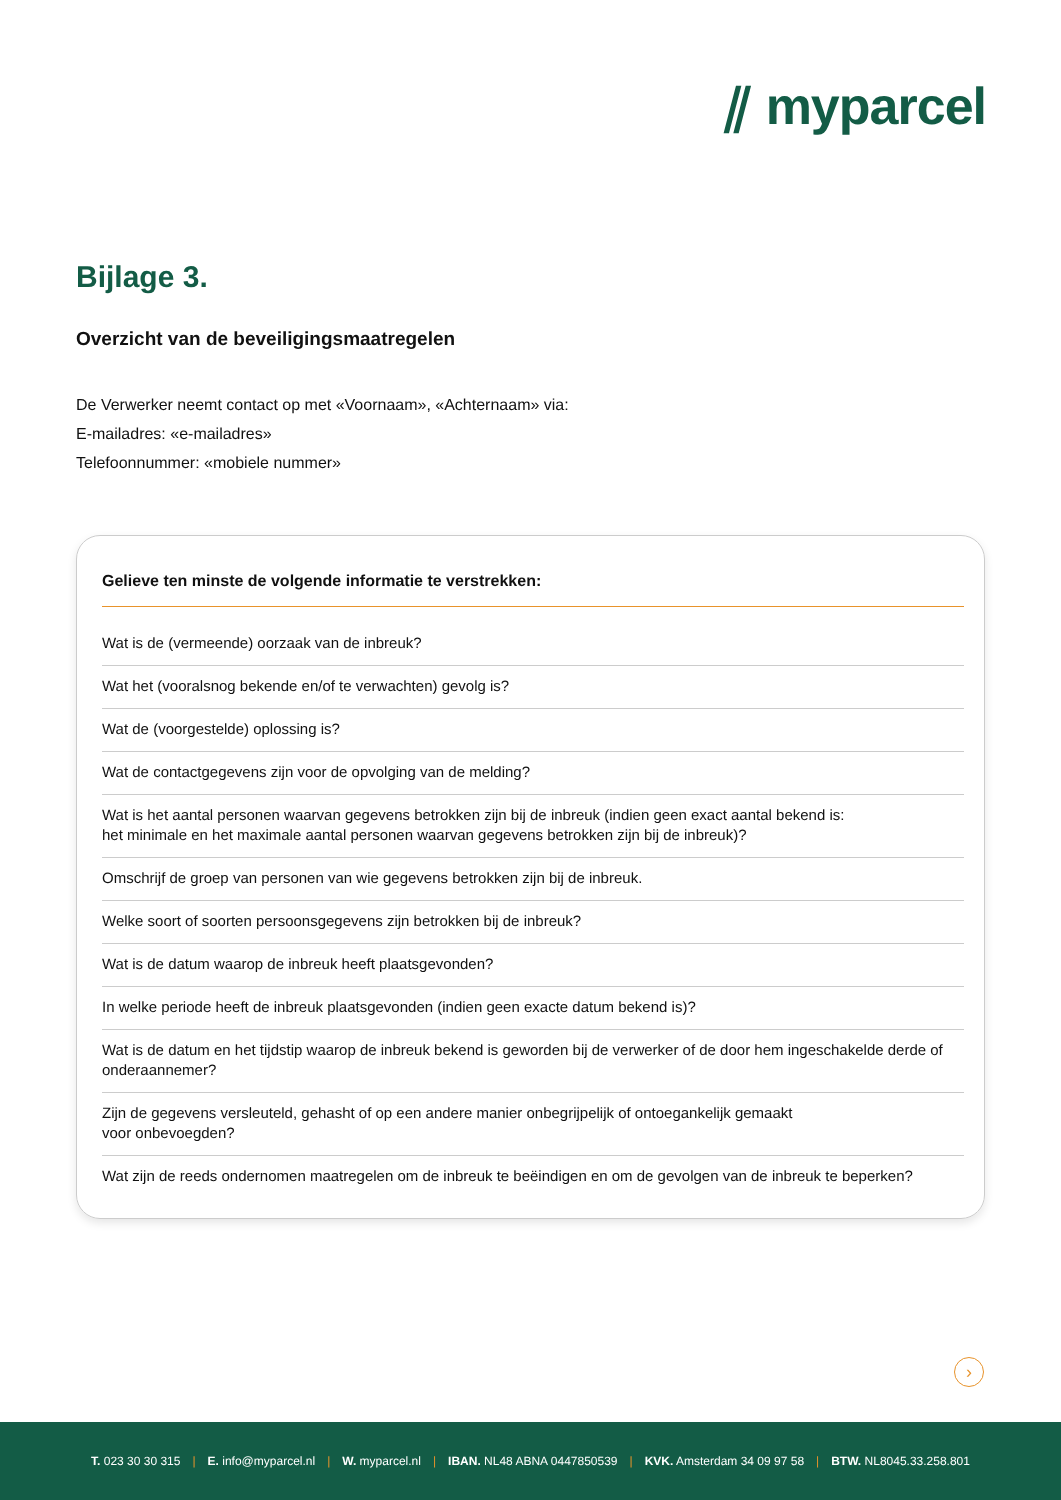⫽ myparcel
Bijlage 3.
Overzicht van de beveiligingsmaatregelen
De Verwerker neemt contact op met «Voornaam», «Achternaam» via:
E-mailadres: «e-mailadres»
Telefoonnummer: «mobiele nummer»
Gelieve ten minste de volgende informatie te verstrekken:
Wat is de (vermeende) oorzaak van de inbreuk?
Wat het (vooralsnog bekende en/of te verwachten) gevolg is?
Wat de (voorgestelde) oplossing is?
Wat de contactgegevens zijn voor de opvolging van de melding?
Wat is het aantal personen waarvan gegevens betrokken zijn bij de inbreuk (indien geen exact aantal bekend is:
het minimale en het maximale aantal personen waarvan gegevens betrokken zijn bij de inbreuk)?
Omschrijf de groep van personen van wie gegevens betrokken zijn bij de inbreuk.
Welke soort of soorten persoonsgegevens zijn betrokken bij de inbreuk?
Wat is de datum waarop de inbreuk heeft plaatsgevonden?
In welke periode heeft de inbreuk plaatsgevonden (indien geen exacte datum bekend is)?
Wat is de datum en het tijdstip waarop de inbreuk bekend is geworden bij de verwerker of de door hem ingeschakelde derde of onderaannemer?
Zijn de gegevens versleuteld, gehasht of op een andere manier onbegrijpelijk of ontoegankelijk gemaakt
voor onbevoegden?
Wat zijn de reeds ondernomen maatregelen om de inbreuk te beëindigen en om de gevolgen van de inbreuk te beperken?
›
T. 023 30 30 315 | E. info@myparcel.nl | W. myparcel.nl | IBAN. NL48 ABNA 0447850539 | KVK. Amsterdam 34 09 97 58 | BTW. NL8045.33.258.801